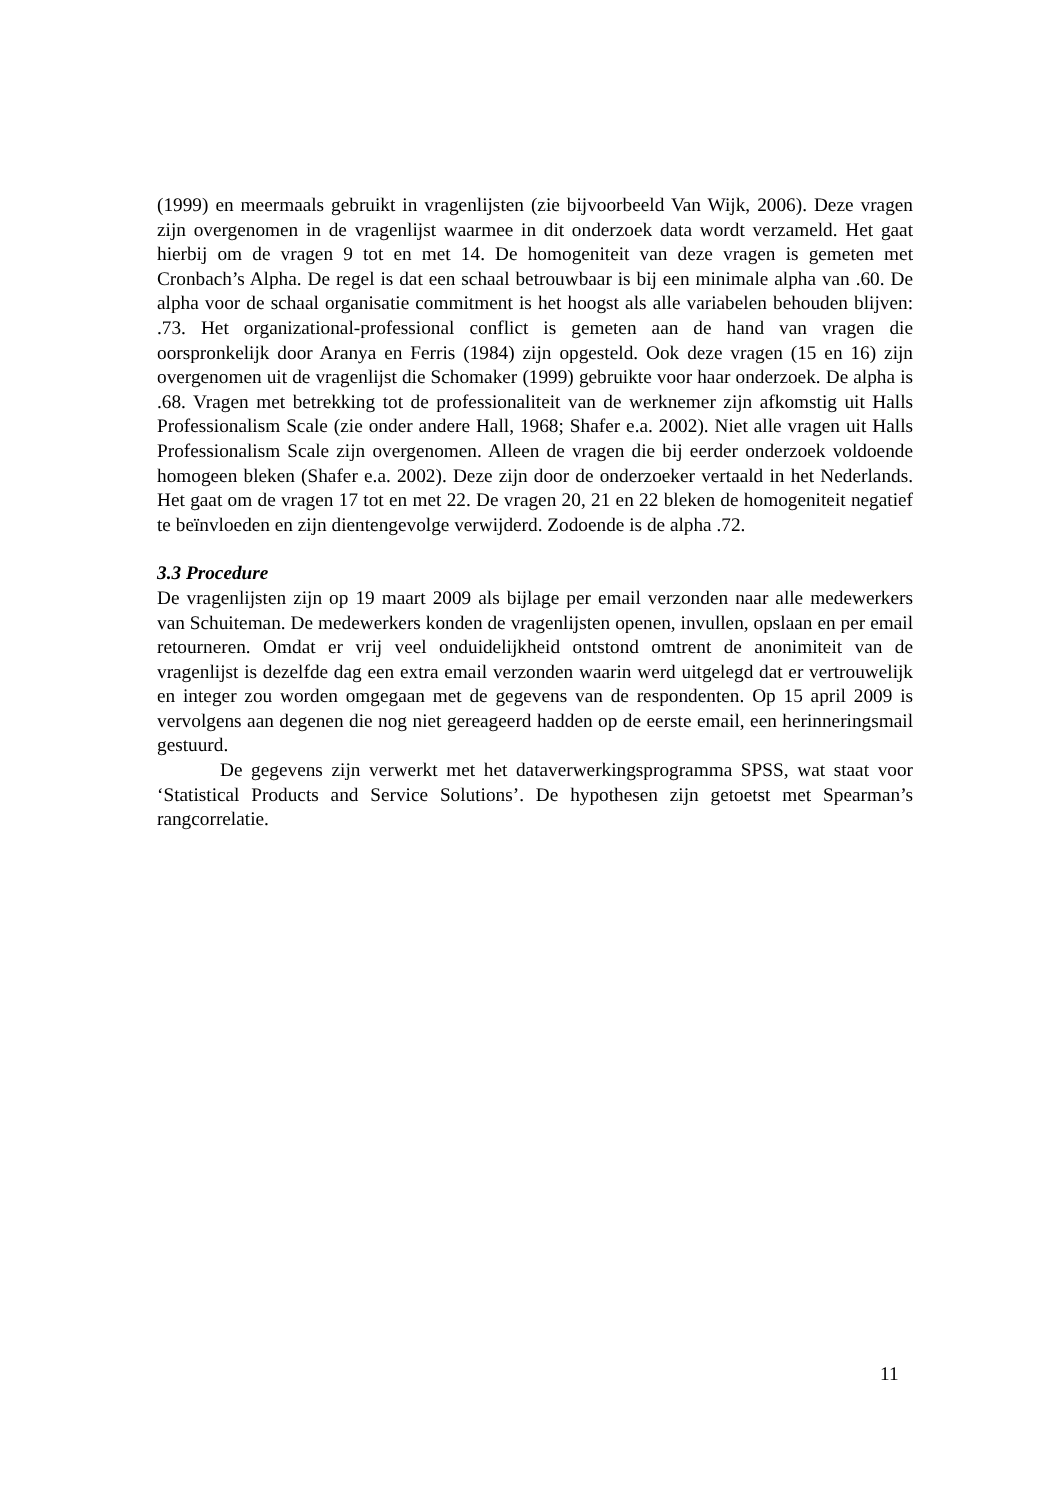(1999) en meermaals gebruikt in vragenlijsten (zie bijvoorbeeld Van Wijk, 2006). Deze vragen zijn overgenomen in de vragenlijst waarmee in dit onderzoek data wordt verzameld. Het gaat hierbij om de vragen 9 tot en met 14. De homogeniteit van deze vragen is gemeten met Cronbach’s Alpha. De regel is dat een schaal betrouwbaar is bij een minimale alpha van .60. De alpha voor de schaal organisatie commitment is het hoogst als alle variabelen behouden blijven: .73. Het organizational-professional conflict is gemeten aan de hand van vragen die oorspronkelijk door Aranya en Ferris (1984) zijn opgesteld. Ook deze vragen (15 en 16) zijn overgenomen uit de vragenlijst die Schomaker (1999) gebruikte voor haar onderzoek. De alpha is .68. Vragen met betrekking tot de professionaliteit van de werknemer zijn afkomstig uit Halls Professionalism Scale (zie onder andere Hall, 1968; Shafer e.a. 2002). Niet alle vragen uit Halls Professionalism Scale zijn overgenomen. Alleen de vragen die bij eerder onderzoek voldoende homogeen bleken (Shafer e.a. 2002). Deze zijn door de onderzoeker vertaald in het Nederlands. Het gaat om de vragen 17 tot en met 22. De vragen 20, 21 en 22 bleken de homogeniteit negatief te beïnvloeden en zijn dientengevolge verwijderd. Zodoende is de alpha .72.
3.3 Procedure
De vragenlijsten zijn op 19 maart 2009 als bijlage per email verzonden naar alle medewerkers van Schuiteman. De medewerkers konden de vragenlijsten openen, invullen, opslaan en per email retourneren. Omdat er vrij veel onduidelijkheid ontstond omtrent de anonimiteit van de vragenlijst is dezelfde dag een extra email verzonden waarin werd uitgelegd dat er vertrouwelijk en integer zou worden omgegaan met de gegevens van de respondenten. Op 15 april 2009 is vervolgens aan degenen die nog niet gereageerd hadden op de eerste email, een herinneringsmail gestuurd.
De gegevens zijn verwerkt met het dataverwerkingsprogramma SPSS, wat staat voor ‘Statistical Products and Service Solutions’. De hypothesen zijn getoetst met Spearman’s rangcorrelatie.
11